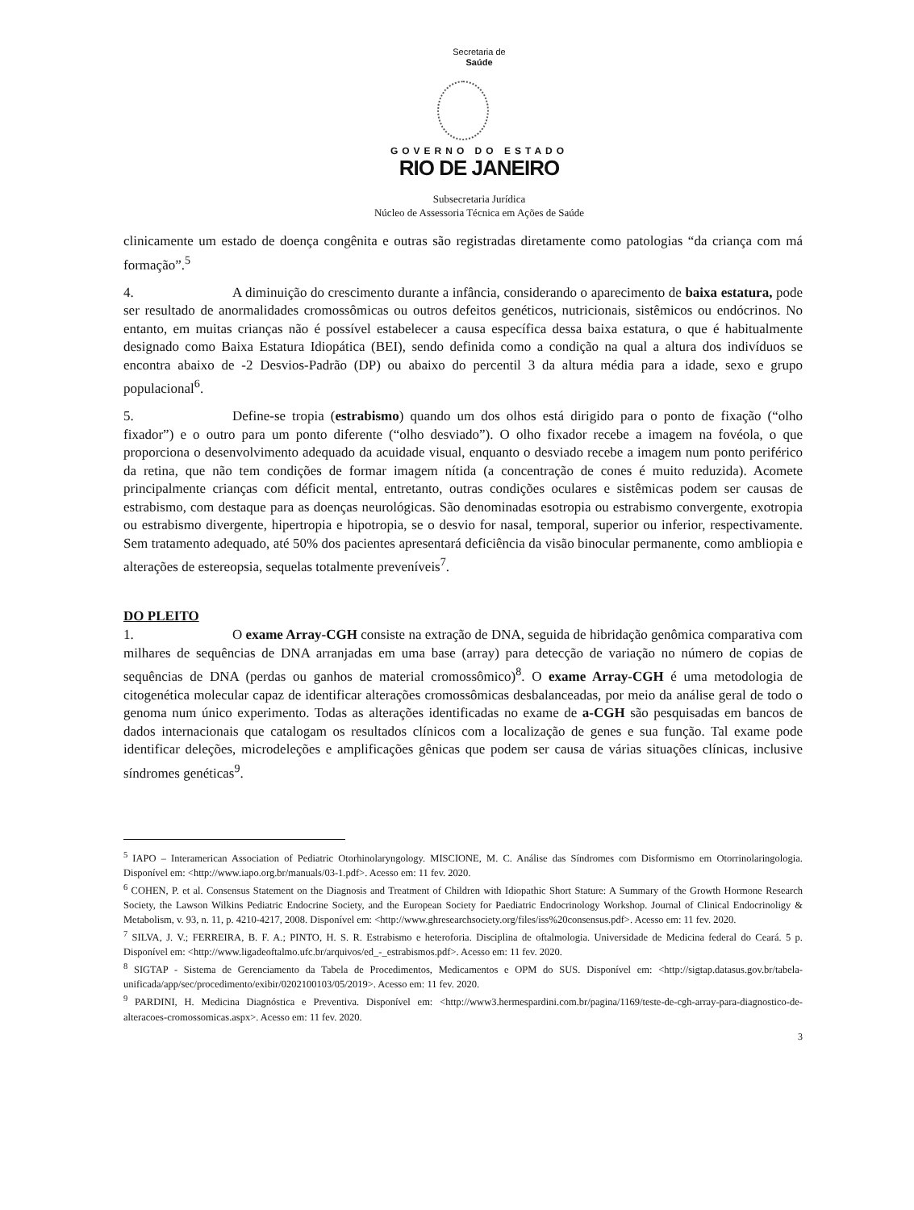Secretaria de
Saúde
GOVERNO DO ESTADO
RIO DE JANEIRO
Subsecretaria Jurídica
Núcleo de Assessoria Técnica em Ações de Saúde
clinicamente um estado de doença congênita e outras são registradas diretamente como patologias “da criança com má formação”.<sup>5</sup>
4. A diminuição do crescimento durante a infância, considerando o aparecimento de baixa estatura, pode ser resultado de anormalidades cromossômicas ou outros defeitos genéticos, nutricionais, sistêmicos ou endócrinos. No entanto, em muitas crianças não é possível estabelecer a causa específica dessa baixa estatura, o que é habitualmente designado como Baixa Estatura Idiopática (BEI), sendo definida como a condição na qual a altura dos indivíduos se encontra abaixo de -2 Desvios-Padrão (DP) ou abaixo do percentil 3 da altura média para a idade, sexo e grupo populacional<sup>6</sup>.
5. Define-se tropia (estrabismo) quando um dos olhos está dirigido para o ponto de fixação (“olho fixador”) e o outro para um ponto diferente (“olho desviado”). O olho fixador recebe a imagem na fovéola, o que proporciona o desenvolvimento adequado da acuidade visual, enquanto o desviado recebe a imagem num ponto periférico da retina, que não tem condições de formar imagem nítida (a concentração de cones é muito reduzida). Acomete principalmente crianças com déficit mental, entretanto, outras condições oculares e sistêmicas podem ser causas de estrabismo, com destaque para as doenças neurológicas. São denominadas esotropia ou estrabismo convergente, exotropia ou estrabismo divergente, hipertropia e hipotropia, se o desvio for nasal, temporal, superior ou inferior, respectivamente. Sem tratamento adequado, até 50% dos pacientes apresentará deficiência da visão binocular permanente, como ambliopia e alterações de estereopsia, sequelas totalmente preveníveis<sup>7</sup>.
DO PLEITO
1. O exame Array-CGH consiste na extração de DNA, seguida de hibridação genômica comparativa com milhares de sequências de DNA arranjadas em uma base (array) para detecção de variação no número de copias de sequências de DNA (perdas ou ganhos de material cromossômico)<sup>8</sup>. O exame Array-CGH é uma metodologia de citogenética molecular capaz de identificar alterações cromossômicas desbalanceadas, por meio da análise geral de todo o genoma num único experimento. Todas as alterações identificadas no exame de a-CGH são pesquisadas em bancos de dados internacionais que catalogam os resultados clínicos com a localização de genes e sua função. Tal exame pode identificar deleções, microdeleções e amplificações gênicas que podem ser causa de várias situações clínicas, inclusive síndromes genéticas<sup>9</sup>.
<sup>5</sup> IAPO – Interamerican Association of Pediatric Otorhinolaryngology. MISCIONE, M. C. Análise das Síndromes com Disformismo em Otorrinolaringologia. Disponível em: <http://www.iapo.org.br/manuals/03-1.pdf>. Acesso em: 11 fev. 2020.
<sup>6</sup> COHEN, P. et al. Consensus Statement on the Diagnosis and Treatment of Children with Idiopathic Short Stature: A Summary of the Growth Hormone Research Society, the Lawson Wilkins Pediatric Endocrine Society, and the European Society for Paediatric Endocrinology Workshop. Journal of Clinical Endocrinoligy & Metabolism, v. 93, n. 11, p. 4210-4217, 2008. Disponível em: <http://www.ghresearchsociety.org/files/iss%20consensus.pdf>. Acesso em: 11 fev. 2020.
<sup>7</sup> SILVA, J. V.; FERREIRA, B. F. A.; PINTO, H. S. R. Estrabismo e heteroforia. Disciplina de oftalmologia. Universidade de Medicina federal do Ceará. 5 p. Disponível em: <http://www.ligadeoftalmo.ufc.br/arquivos/ed_-_estrabismos.pdf>. Acesso em: 11 fev. 2020.
<sup>8</sup> SIGTAP - Sistema de Gerenciamento da Tabela de Procedimentos, Medicamentos e OPM do SUS. Disponível em: <http://sigtap.datasus.gov.br/tabela-unificada/app/sec/procedimento/exibir/0202100103/05/2019>. Acesso em: 11 fev. 2020.
<sup>9</sup> PARDINI, H. Medicina Diagnóstica e Preventiva. Disponível em: <http://www3.hermespardini.com.br/pagina/1169/teste-de-cgh-array-para-diagnostico-de-alteracoes-cromossomicas.aspx>. Acesso em: 11 fev. 2020.
3